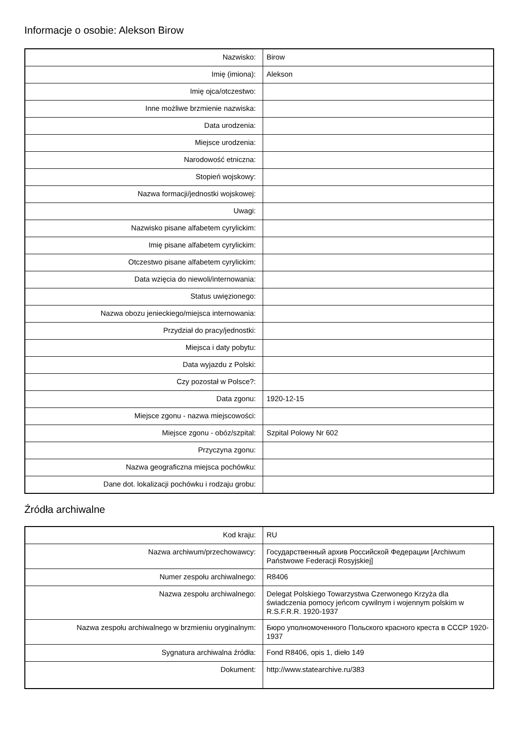Informacje o osobie: Alekson Birow
| Nazwisko: | Birow |
| Imię (imiona): | Alekson |
| Imię ojca/otczestwo: | |
| Inne możliwe brzmienie nazwiska: | |
| Data urodzenia: | |
| Miejsce urodzenia: | |
| Narodowość etniczna: | |
| Stopień wojskowy: | |
| Nazwa formacji/jednostki wojskowej: | |
| Uwagi: | |
| Nazwisko pisane alfabetem cyrylickim: | |
| Imię pisane alfabetem cyrylickim: | |
| Otczestwo pisane alfabetem cyrylickim: | |
| Data wzięcia do niewoli/internowania: | |
| Status uwięzionego: | |
| Nazwa obozu jenieckiego/miejsca internowania: | |
| Przydział do pracy/jednostki: | |
| Miejsca i daty pobytu: | |
| Data wyjazdu z Polski: | |
| Czy pozostał w Polsce?: | |
| Data zgonu: | 1920-12-15 |
| Miejsce zgonu - nazwa miejscowości: | |
| Miejsce zgonu - obóz/szpital: | Szpital Polowy Nr 602 |
| Przyczyna zgonu: | |
| Nazwa geograficzna miejsca pochówku: | |
| Dane dot. lokalizacji pochówku i rodzaju grobu: | |
Źródła archiwalne
| Kod kraju: | RU |
| Nazwa archiwum/przechowawcy: | Государственный архив Российской Федерации [Archiwum Państwowe Federacji Rosyjskiej] |
| Numer zespołu archiwalnego: | R8406 |
| Nazwa zespołu archiwalnego: | Delegat Polskiego Towarzystwa Czerwonego Krzyża dla świadczenia pomocy jeńcom cywilnym i wojennym polskim w R.S.F.R.R. 1920-1937 |
| Nazwa zespołu archiwalnego w brzmieniu oryginalnym: | Бюро уполномоченного Польского красного креста в СССР 1920-1937 |
| Sygnatura archiwalna źródła: | Fond R8406, opis 1, dieło 149 |
| Dokument: | http://www.statearchive.ru/383 |